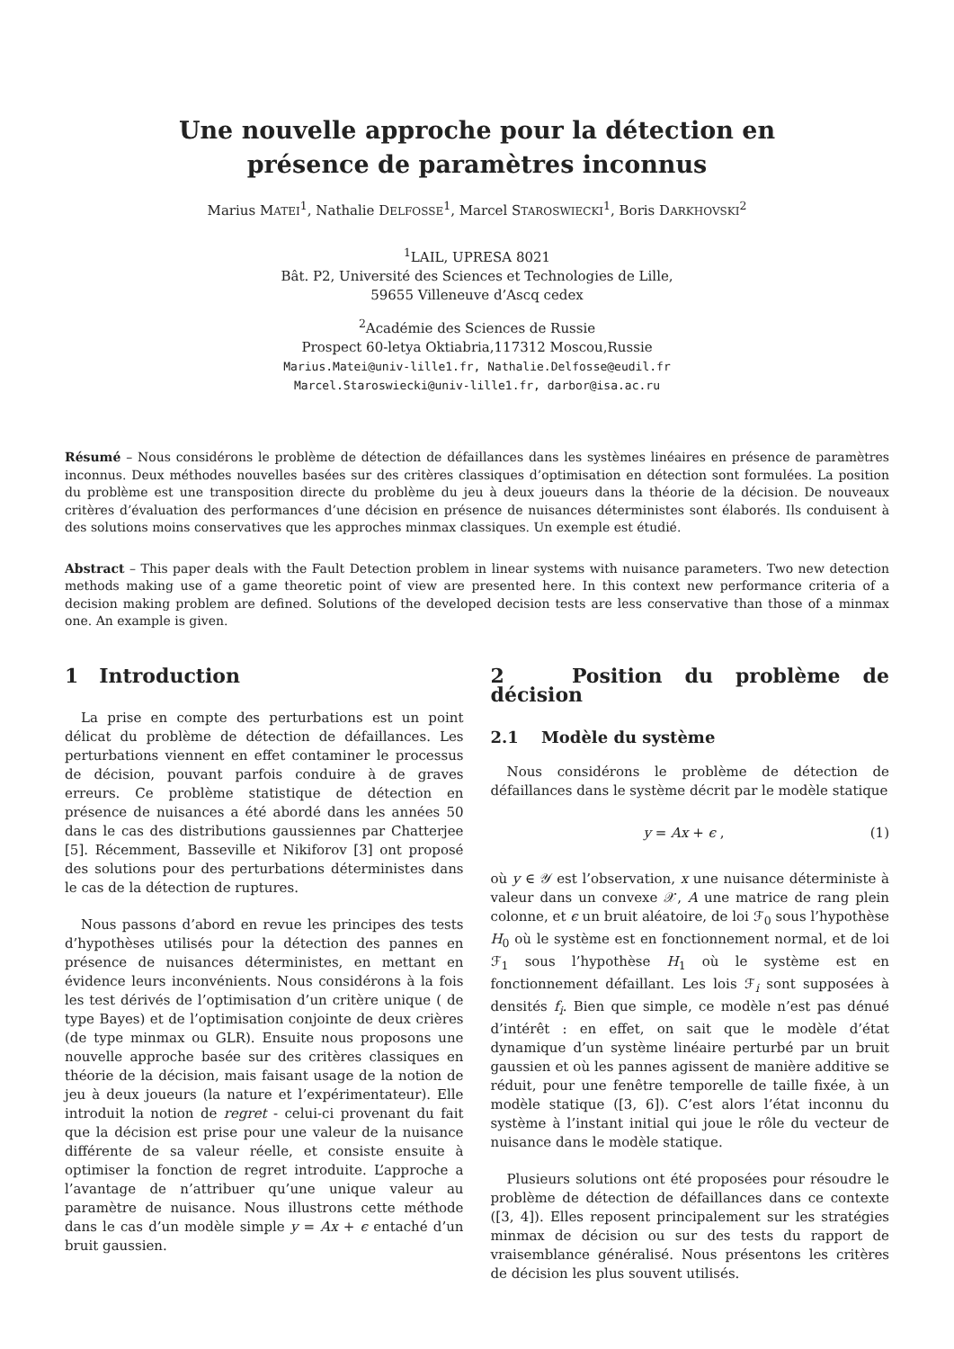Une nouvelle approche pour la détection en présence de paramètres inconnus
Marius MATEI<sup>1</sup>, Nathalie DELFOSSE<sup>1</sup>, Marcel STAROSWIECKI<sup>1</sup>, Boris DARKHOVSKI<sup>2</sup>
<sup>1</sup> LAIL, UPRESA 8021
Bât. P2, Université des Sciences et Technologies de Lille,
59655 Villeneuve d’Ascq cedex
<sup>2</sup> Académie des Sciences de Russie
Prospect 60-letya Oktiabria,117312 Moscou,Russie
Marius.Matei@univ-lille1.fr, Nathalie.Delfosse@eudil.fr
Marcel.Staroswiecki@univ-lille1.fr, darbor@isa.ac.ru
Résumé – Nous considérons le problème de détection de défaillances dans les systèmes linéaires en présence de paramètres inconnus. Deux méthodes nouvelles basées sur des critères classiques d’optimisation en détection sont formulées. La position du problème est une transposition directe du problème du jeu à deux joueurs dans la théorie de la décision. De nouveaux critères d’évaluation des performances d’une décision en présence de nuisances déterministes sont élaborés. Ils conduisent à des solutions moins conservatives que les approches minmax classiques. Un exemple est étudié.
Abstract – This paper deals with the Fault Detection problem in linear systems with nuisance parameters. Two new detection methods making use of a game theoretic point of view are presented here. In this context new performance criteria of a decision making problem are defined. Solutions of the developed decision tests are less conservative than those of a minmax one. An example is given.
1 Introduction
La prise en compte des perturbations est un point délicat du problème de détection de défaillances. Les perturbations viennent en effet contaminer le processus de décision, pouvant parfois conduire à de graves erreurs. Ce problème statistique de détection en présence de nuisances a été abordé dans les années 50 dans le cas des distributions gaussiennes par Chatterjee [5]. Récemment, Basseville et Nikiforov [3] ont proposé des solutions pour des perturbations déterministes dans le cas de la détection de ruptures.
Nous passons d’abord en revue les principes des tests d’hypothèses utilisés pour la détection des pannes en présence de nuisances déterministes, en mettant en évidence leurs inconvénients. Nous considérons à la fois les test dérivés de l’optimisation d’un critère unique ( de type Bayes) et de l’optimisation conjointe de deux crières (de type minmax ou GLR). Ensuite nous proposons une nouvelle approche basée sur des critères classiques en théorie de la décision, mais faisant usage de la notion de jeu à deux joueurs (la nature et l’expérimentateur). Elle introduit la notion de regret - celui-ci provenant du fait que la décision est prise pour une valeur de la nuisance différente de sa valeur réelle, et consiste ensuite à optimiser la fonction de regret introduite. L’approche a l’avantage de n’attribuer qu’une unique valeur au paramètre de nuisance. Nous illustrons cette méthode dans le cas d’un modèle simple y = Ax + ϵ entaché d’un bruit gaussien.
2 Position du problème de décision
2.1 Modèle du système
Nous considérons le problème de détection de défaillances dans le système décrit par le modèle statique
y = Ax + ϵ , (1)
où y ∈ 𝒴 est l’observation, x une nuisance déterministe à valeur dans un convexe 𝒳, A une matrice de rang plein colonne, et ϵ un bruit aléatoire, de loi ℱ<sub>0</sub> sous l’hypothèse H<sub>0</sub> où le système est en fonctionnement normal, et de loi ℱ<sub>1</sub> sous l’hypothèse H<sub>1</sub> où le système est en fonctionnement défaillant. Les lois ℱ<sub>i</sub> sont supposées à densités f<sub>i</sub>. Bien que simple, ce modèle n’est pas dénué d’intérêt : en effet, on sait que le modèle d’état dynamique d’un système linéaire perturbé par un bruit gaussien et où les pannes agissent de manière additive se réduit, pour une fenêtre temporelle de taille fixée, à un modèle statique ([3, 6]). C’est alors l’état inconnu du système à l’instant initial qui joue le rôle du vecteur de nuisance dans le modèle statique.
Plusieurs solutions ont été proposées pour résoudre le problème de détection de défaillances dans ce contexte ([3, 4]). Elles reposent principalement sur les stratégies minmax de décision ou sur des tests du rapport de vraisemblance généralisé. Nous présentons les critères de décision les plus souvent utilisés.